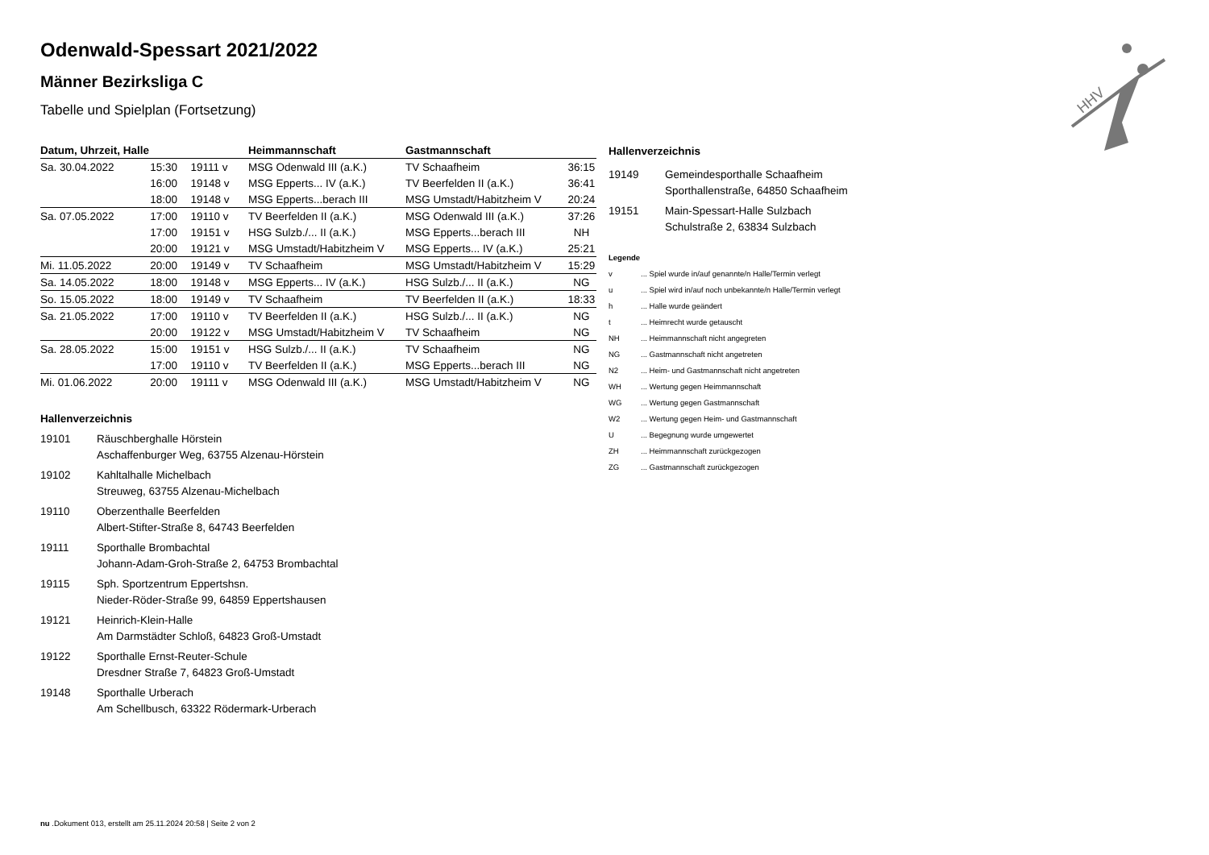HHV
Odenwald-Spessart 2021/2022
Männer Bezirksliga C
Tabelle und Spielplan (Fortsetzung)
| Datum, Uhrzeit, Halle | | | Heimmannschaft | Gastmannschaft | |
| --- | --- | --- | --- | --- | --- |
| Sa. 30.04.2022 | 15:30 | 19111 v | MSG Odenwald III (a.K.) | TV Schaafheim | 36:15 |
| | 16:00 | 19148 v | MSG Epperts... IV (a.K.) | TV Beerfelden II (a.K.) | 36:41 |
| | 18:00 | 19148 v | MSG Epperts...berach III | MSG Umstadt/Habitzheim V | 20:24 |
| Sa. 07.05.2022 | 17:00 | 19110 v | TV Beerfelden II (a.K.) | MSG Odenwald III (a.K.) | 37:26 |
| | 17:00 | 19151 v | HSG Sulzb./... II (a.K.) | MSG Epperts...berach III | NH |
| | 20:00 | 19121 v | MSG Umstadt/Habitzheim V | MSG Epperts... IV (a.K.) | 25:21 |
| Mi. 11.05.2022 | 20:00 | 19149 v | TV Schaafheim | MSG Umstadt/Habitzheim V | 15:29 |
| Sa. 14.05.2022 | 18:00 | 19148 v | MSG Epperts... IV (a.K.) | HSG Sulzb./... II (a.K.) | NG |
| So. 15.05.2022 | 18:00 | 19149 v | TV Schaafheim | TV Beerfelden II (a.K.) | 18:33 |
| Sa. 21.05.2022 | 17:00 | 19110 v | TV Beerfelden II (a.K.) | HSG Sulzb./... II (a.K.) | NG |
| | 20:00 | 19122 v | MSG Umstadt/Habitzheim V | TV Schaafheim | NG |
| Sa. 28.05.2022 | 15:00 | 19151 v | HSG Sulzb./... II (a.K.) | TV Schaafheim | NG |
| | 17:00 | 19110 v | TV Beerfelden II (a.K.) | MSG Epperts...berach III | NG |
| Mi. 01.06.2022 | 20:00 | 19111 v | MSG Odenwald III (a.K.) | MSG Umstadt/Habitzheim V | NG |
Hallenverzeichnis
19101 Räuschberghalle Hörstein
Aschaffenburger Weg, 63755 Alzenau-Hörstein
19102 Kahltalhalle Michelbach
Streuweg, 63755 Alzenau-Michelbach
19110 Oberzenthalle Beerfelden
Albert-Stifter-Straße 8, 64743 Beerfelden
19111 Sporthalle Brombachtal
Johann-Adam-Groh-Straße 2, 64753 Brombachtal
19115 Sph. Sportzentrum Eppertshsn.
Nieder-Röder-Straße 99, 64859 Eppertshausen
19121 Heinrich-Klein-Halle
Am Darmstädter Schloß, 64823 Groß-Umstadt
19122 Sporthalle Ernst-Reuter-Schule
Dresdner Straße 7, 64823 Groß-Umstadt
19148 Sporthalle Urberach
Am Schellbusch, 63322 Rödermark-Urberach
Hallenverzeichnis
19149 Gemeindesporthalle Schaafheim
Sporthallenstraße, 64850 Schaafheim
19151 Main-Spessart-Halle Sulzbach
Schulstraße 2, 63834 Sulzbach
Legende
v... Spiel wurde in/auf genannte/n Halle/Termin verlegt
u... Spiel wird in/auf noch unbekannte/n Halle/Termin verlegt
h... Halle wurde geändert
t... Heimrecht wurde getauscht
NH... Heimmannschaft nicht angegreten
NG... Gastmannschaft nicht angetreten
N2... Heim- und Gastmannschaft nicht angetreten
WH... Wertung gegen Heimmannschaft
WG... Wertung gegen Gastmannschaft
W2... Wertung gegen Heim- und Gastmannschaft
U... Begegnung wurde umgewertet
ZH... Heimmannschaft zurückgezogen
ZG... Gastmannschaft zurückgezogen
nu .Dokument 013, erstellt am 25.11.2024 20:58 | Seite 2 von 2